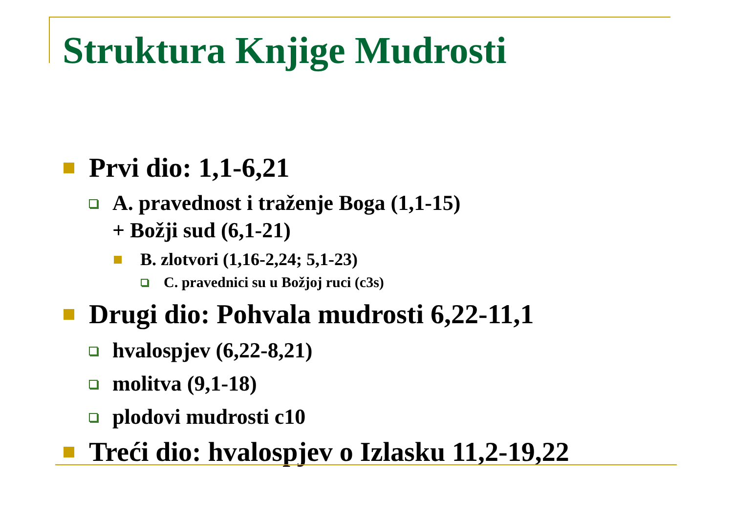Struktura Knjige Mudrosti
Prvi dio: 1,1-6,21
A. pravednost i traženje Boga (1,1-15)
+ Božji sud (6,1-21)
B. zlotvori (1,16-2,24; 5,1-23)
C. pravednici su u Božjoj ruci (c3s)
Drugi dio: Pohvala mudrosti 6,22-11,1
hvalospjev (6,22-8,21)
molitva (9,1-18)
plodovi mudrosti c10
Treći dio: hvalospjev o Izlasku 11,2-19,22